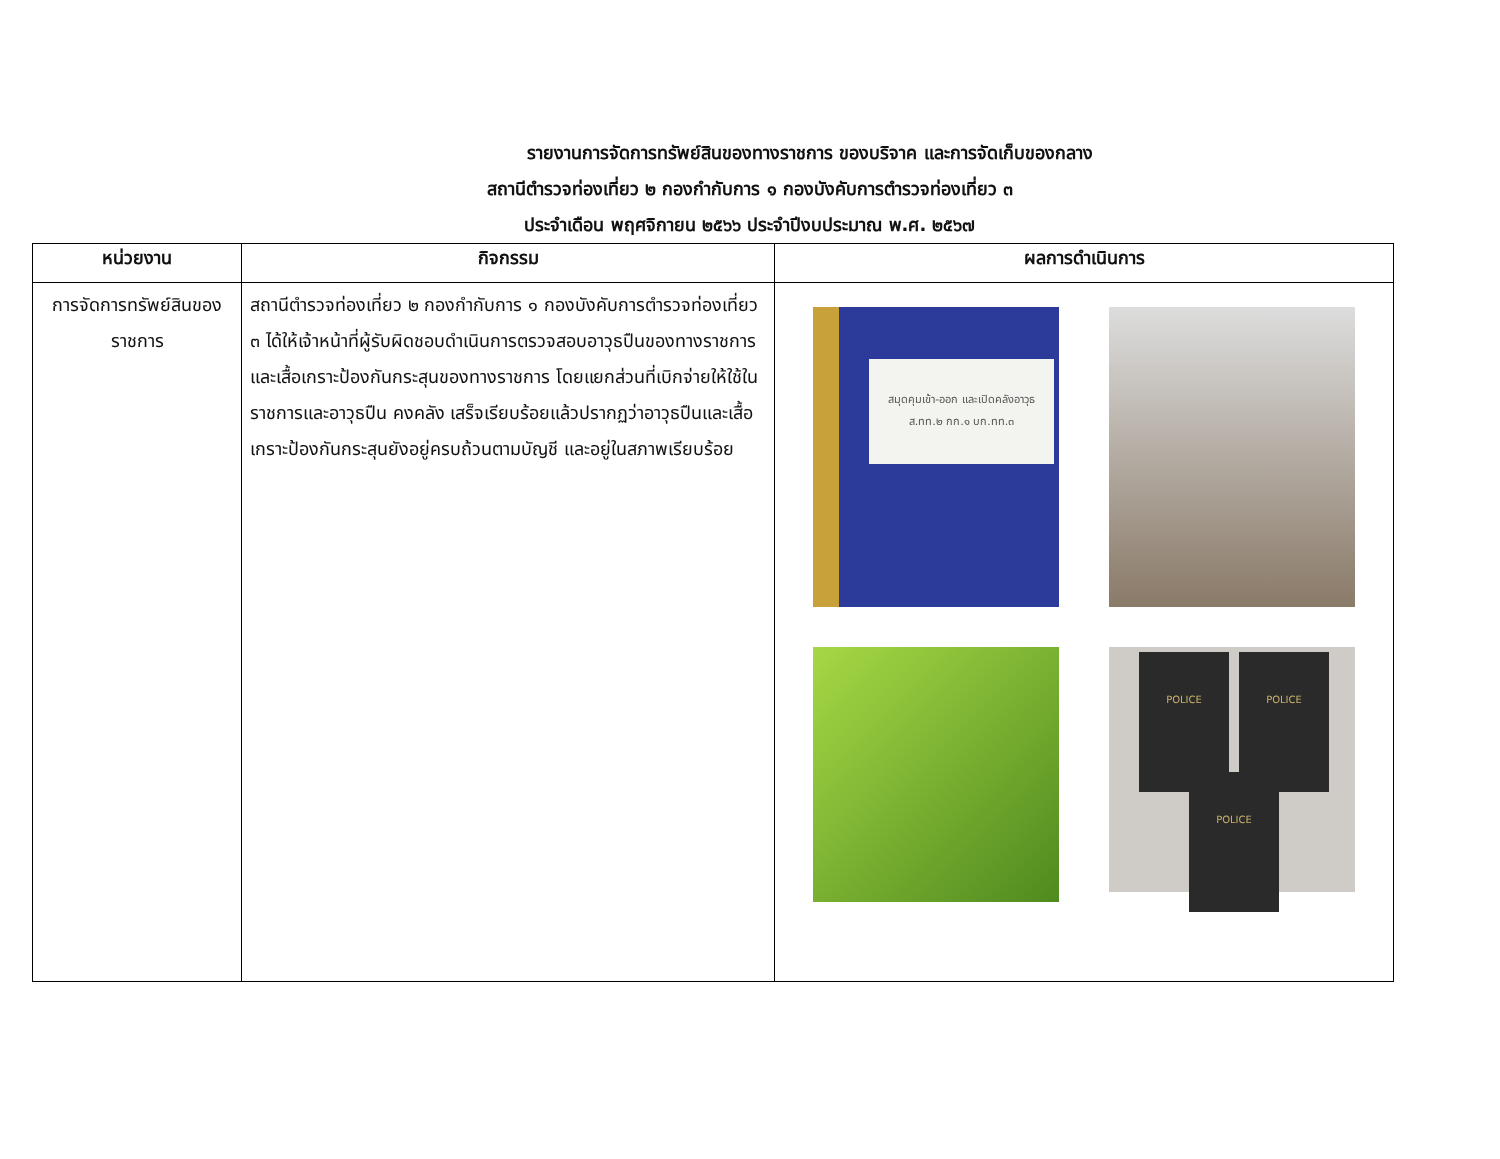รายงานการจัดการทรัพย์สินของทางราชการ ของบริจาค และการจัดเก็บของกลาง
สถานีตำรวจท่องเที่ยว ๒ กองกำกับการ ๑ กองบังคับการตำรวจท่องเที่ยว ๓
ประจำเดือน พฤศจิกายน ๒๕๖๖ ประจำปีงบประมาณ พ.ศ. ๒๕๖๗
| หน่วยงาน | กิจกรรม | ผลการดำเนินการ |
| --- | --- | --- |
| การจัดการทรัพย์สินของราชการ | สถานีตำรวจท่องเที่ยว ๒ กองกำกับการ ๑ กองบังคับการตำรวจท่องเที่ยว ๓ ได้ให้เจ้าหน้าที่ผู้รับผิดชอบดำเนินการตรวจสอบอาวุธปืนของทางราชการ และเสื้อเกราะป้องกันกระสุนของทางราชการ โดยแยกส่วนที่เบิกจ่ายให้ใช้ในราชการและอาวุธปืน คงคลัง เสร็จเรียบร้อยแล้วปรากฏว่าอาวุธปืนและเสื้อเกราะป้องกันกระสุนยังอยู่ครบถ้วนตามบัญชี และอยู่ในสภาพเรียบร้อย | สมุดคุมเข้า-ออก และเปิดคลังอาวุธ ส.ทท.๒ กก.๑ บก.ทท.๓ POLICE POLICE POLICE |